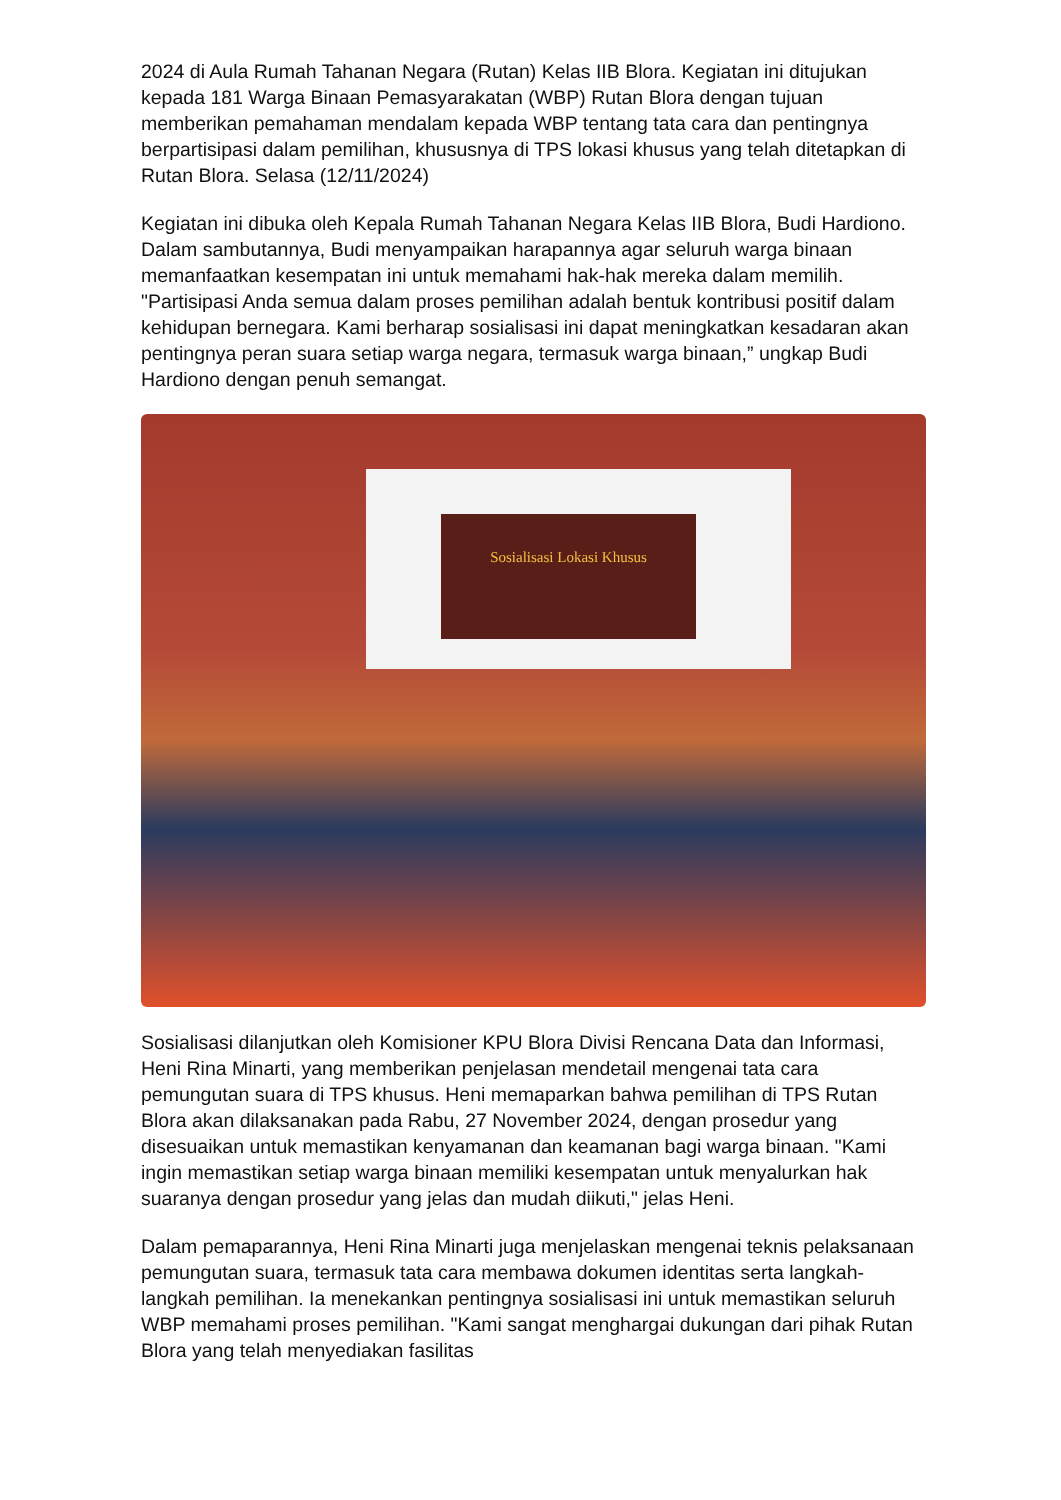2024 di Aula Rumah Tahanan Negara (Rutan) Kelas IIB Blora. Kegiatan ini ditujukan kepada 181 Warga Binaan Pemasyarakatan (WBP) Rutan Blora dengan tujuan memberikan pemahaman mendalam kepada WBP tentang tata cara dan pentingnya berpartisipasi dalam pemilihan, khususnya di TPS lokasi khusus yang telah ditetapkan di Rutan Blora. Selasa (12/11/2024)
Kegiatan ini dibuka oleh Kepala Rumah Tahanan Negara Kelas IIB Blora, Budi Hardiono. Dalam sambutannya, Budi menyampaikan harapannya agar seluruh warga binaan memanfaatkan kesempatan ini untuk memahami hak-hak mereka dalam memilih. "Partisipasi Anda semua dalam proses pemilihan adalah bentuk kontribusi positif dalam kehidupan bernegara. Kami berharap sosialisasi ini dapat meningkatkan kesadaran akan pentingnya peran suara setiap warga negara, termasuk warga binaan,” ungkap Budi Hardiono dengan penuh semangat.
Sosialisasi Lokasi Khusus
Sosialisasi dilanjutkan oleh Komisioner KPU Blora Divisi Rencana Data dan Informasi, Heni Rina Minarti, yang memberikan penjelasan mendetail mengenai tata cara pemungutan suara di TPS khusus. Heni memaparkan bahwa pemilihan di TPS Rutan Blora akan dilaksanakan pada Rabu, 27 November 2024, dengan prosedur yang disesuaikan untuk memastikan kenyamanan dan keamanan bagi warga binaan. "Kami ingin memastikan setiap warga binaan memiliki kesempatan untuk menyalurkan hak suaranya dengan prosedur yang jelas dan mudah diikuti," jelas Heni.
Dalam pemaparannya, Heni Rina Minarti juga menjelaskan mengenai teknis pelaksanaan pemungutan suara, termasuk tata cara membawa dokumen identitas serta langkah-langkah pemilihan. Ia menekankan pentingnya sosialisasi ini untuk memastikan seluruh WBP memahami proses pemilihan. "Kami sangat menghargai dukungan dari pihak Rutan Blora yang telah menyediakan fasilitas